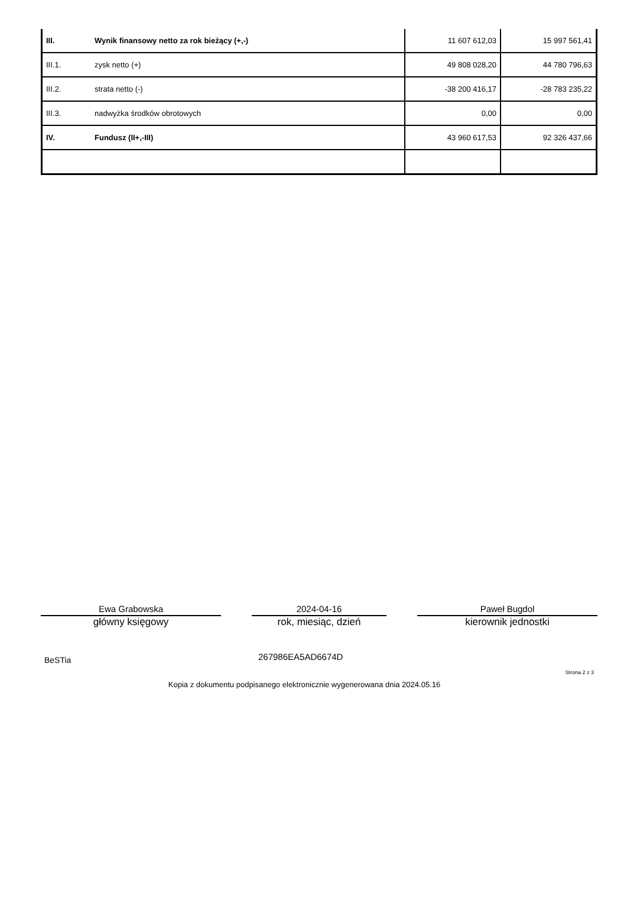| III. | Wynik finansowy netto za rok bieżący (+,-) | 11 607 612,03 | 15 997 561,41 |
| III.1. | zysk netto (+) | 49 808 028,20 | 44 780 796,63 |
| III.2. | strata netto (-) | -38 200 416,17 | -28 783 235,22 |
| III.3. | nadwyżka środków obrotowych | 0,00 | 0,00 |
| IV. | Fundusz (II+,-III) | 43 960 617,53 | 92 326 437,66 |
Ewa Grabowska
główny księgowy
2024-04-16
rok, miesiąc, dzień
Paweł Bugdol
kierownik jednostki
BeSTia 267986EA5AD6674D
Strona 2 z 3
Kopia z dokumentu podpisanego elektronicznie wygenerowana dnia 2024.05.16